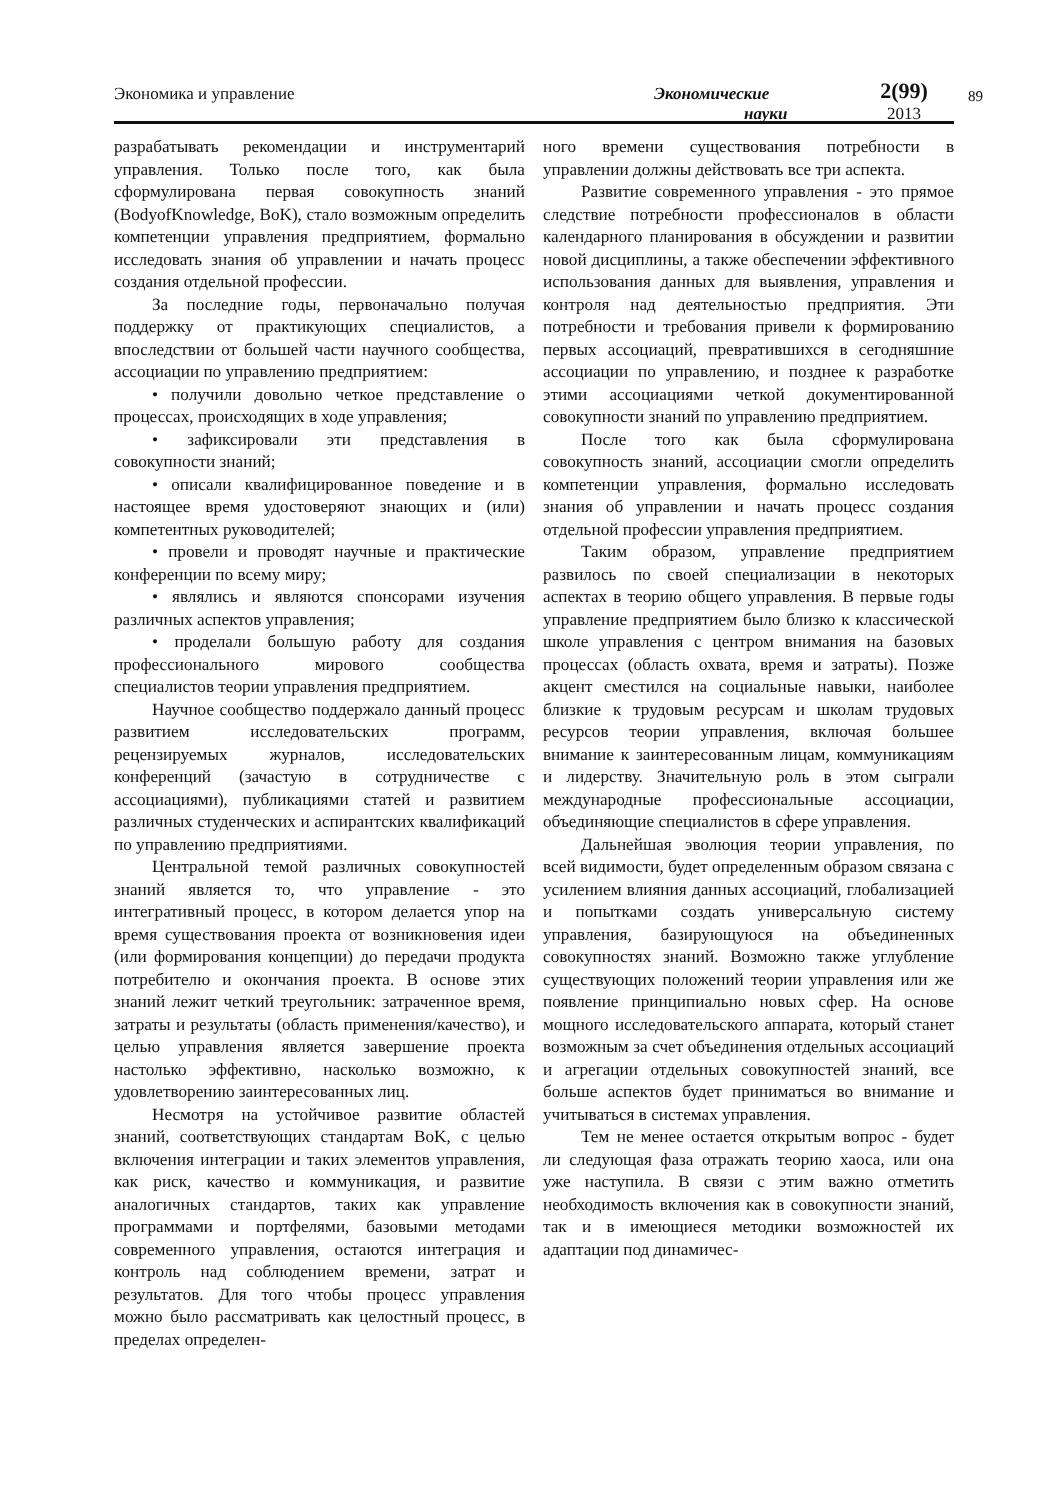Экономика и управление
Экономические
науки
2(99)
2013
89
разрабатывать рекомендации и инструментарий управления. Только после того, как была сформулирована первая совокупность знаний (BodyofKnowledge, BoK), стало возможным определить компетенции управления предприятием, формально исследовать знания об управлении и начать процесс создания отдельной профессии.
За последние годы, первоначально получая поддержку от практикующих специалистов, а впоследствии от большей части научного сообщества, ассоциации по управлению предприятием:
• получили довольно четкое представление о процессах, происходящих в ходе управления;
• зафиксировали эти представления в совокупности знаний;
• описали квалифицированное поведение и в настоящее время удостоверяют знающих и (или) компетентных руководителей;
• провели и проводят научные и практические конференции по всему миру;
• являлись и являются спонсорами изучения различных аспектов управления;
• проделали большую работу для создания профессионального мирового сообщества специалистов теории управления предприятием.
Научное сообщество поддержало данный процесс развитием исследовательских программ, рецензируемых журналов, исследовательских конференций (зачастую в сотрудничестве с ассоциациями), публикациями статей и развитием различных студенческих и аспирантских квалификаций по управлению предприятиями.
Центральной темой различных совокупностей знаний является то, что управление - это интегративный процесс, в котором делается упор на время существования проекта от возникновения идеи (или формирования концепции) до передачи продукта потребителю и окончания проекта. В основе этих знаний лежит четкий треугольник: затраченное время, затраты и результаты (область применения/качество), и целью управления является завершение проекта настолько эффективно, насколько возможно, к удовлетворению заинтересованных лиц.
Несмотря на устойчивое развитие областей знаний, соответствующих стандартам BoK, с целью включения интеграции и таких элементов управления, как риск, качество и коммуникация, и развитие аналогичных стандартов, таких как управление программами и портфелями, базовыми методами современного управления, остаются интеграция и контроль над соблюдением времени, затрат и результатов. Для того чтобы процесс управления можно было рассматривать как целостный процесс, в пределах определен-
ного времени существования потребности в управлении должны действовать все три аспекта.
Развитие современного управления - это прямое следствие потребности профессионалов в области календарного планирования в обсуждении и развитии новой дисциплины, а также обеспечении эффективного использования данных для выявления, управления и контроля над деятельностью предприятия. Эти потребности и требования привели к формированию первых ассоциаций, превратившихся в сегодняшние ассоциации по управлению, и позднее к разработке этими ассоциациями четкой документированной совокупности знаний по управлению предприятием.
После того как была сформулирована совокупность знаний, ассоциации смогли определить компетенции управления, формально исследовать знания об управлении и начать процесс создания отдельной профессии управления предприятием.
Таким образом, управление предприятием развилось по своей специализации в некоторых аспектах в теорию общего управления. В первые годы управление предприятием было близко к классической школе управления с центром внимания на базовых процессах (область охвата, время и затраты). Позже акцент сместился на социальные навыки, наиболее близкие к трудовым ресурсам и школам трудовых ресурсов теории управления, включая большее внимание к заинтересованным лицам, коммуникациям и лидерству. Значительную роль в этом сыграли международные профессиональные ассоциации, объединяющие специалистов в сфере управления.
Дальнейшая эволюция теории управления, по всей видимости, будет определенным образом связана с усилением влияния данных ассоциаций, глобализацией и попытками создать универсальную систему управления, базирующуюся на объединенных совокупностях знаний. Возможно также углубление существующих положений теории управления или же появление принципиально новых сфер. На основе мощного исследовательского аппарата, который станет возможным за счет объединения отдельных ассоциаций и агрегации отдельных совокупностей знаний, все больше аспектов будет приниматься во внимание и учитываться в системах управления.
Тем не менее остается открытым вопрос - будет ли следующая фаза отражать теорию хаоса, или она уже наступила. В связи с этим важно отметить необходимость включения как в совокупности знаний, так и в имеющиеся методики возможностей их адаптации под динамичес-